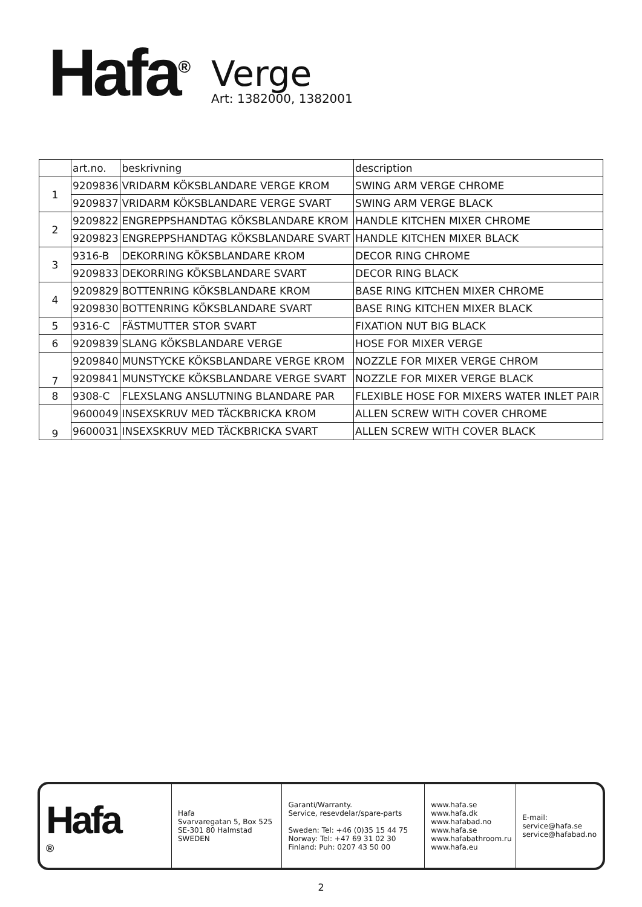Hafa<sup>®</sup>
Verge
Art: 1382000, 1382001
| | art.no. | beskrivning | description |
| 1 | 9209836 | VRIDARM KÖKSBLANDARE VERGE KROM | SWING ARM VERGE CHROME |
| | 9209837 | VRIDARM KÖKSBLANDARE VERGE SVART | SWING ARM VERGE BLACK |
| 2 | 9209822 | ENGREPPSHANDTAG KÖKSBLANDARE KROM | HANDLE KITCHEN MIXER CHROME |
| | 9209823 | ENGREPPSHANDTAG KÖKSBLANDARE SVART | HANDLE KITCHEN MIXER BLACK |
| 3 | 9316-B | DEKORRING KÖKSBLANDARE KROM | DECOR RING CHROME |
| | 9209833 | DEKORRING KÖKSBLANDARE SVART | DECOR RING BLACK |
| 4 | 9209829 | BOTTENRING KÖKSBLANDARE KROM | BASE RING KITCHEN MIXER CHROME |
| | 9209830 | BOTTENRING KÖKSBLANDARE SVART | BASE RING KITCHEN MIXER BLACK |
| 5 | 9316-C | FÄSTMUTTER STOR SVART | FIXATION NUT BIG BLACK |
| 6 | 9209839 | SLANG KÖKSBLANDARE VERGE | HOSE FOR MIXER VERGE |
| 7 | 9209840 | MUNSTYCKE KÖKSBLANDARE VERGE KROM | NOZZLE FOR MIXER VERGE CHROM |
| | 9209841 | MUNSTYCKE KÖKSBLANDARE VERGE SVART | NOZZLE FOR MIXER VERGE BLACK |
| 8 | 9308-C | FLEXSLANG ANSLUTNING BLANDARE PAR | FLEXIBLE HOSE FOR MIXERS WATER INLET PAIR |
| 9 | 9600049 | INSEXSKRUV MED TÄCKBRICKA KROM | ALLEN SCREW WITH COVER CHROME |
| | 9600031 | INSEXSKRUV MED TÄCKBRICKA SVART | ALLEN SCREW WITH COVER BLACK |
Hafa<sup>®</sup>
Hafa
Svarvaregatan 5, Box 525
SE-301 80 Halmstad
SWEDEN
Garanti/Warranty.
Service, resevdelar/spare-parts
Sweden: Tel: +46 (0)35 15 44 75
Norway: Tel: +47 69 31 02 30
Finland: Puh: 0207 43 50 00
www.hafa.se
www.hafa.dk
www.hafabad.no
www.hafa.se
www.hafabathroom.ru
www.hafa.eu
E-mail:
service@hafa.se
service@hafabad.no
2